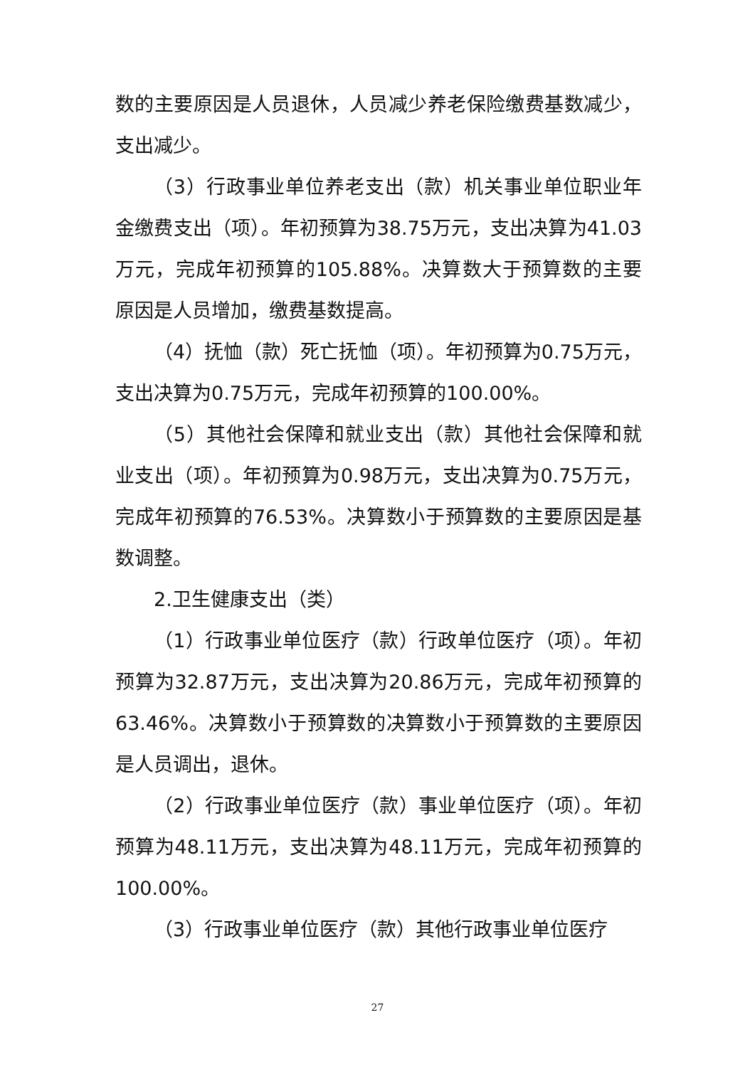数的主要原因是人员退休，人员减少养老保险缴费基数减少，支出减少。
（3）行政事业单位养老支出（款）机关事业单位职业年金缴费支出（项）。年初预算为38.75万元，支出决算为41.03万元，完成年初预算的105.88%。决算数大于预算数的主要原因是人员增加，缴费基数提高。
（4）抚恤（款）死亡抚恤（项）。年初预算为0.75万元，支出决算为0.75万元，完成年初预算的100.00%。
（5）其他社会保障和就业支出（款）其他社会保障和就业支出（项）。年初预算为0.98万元，支出决算为0.75万元，完成年初预算的76.53%。决算数小于预算数的主要原因是基数调整。
2.卫生健康支出（类）
（1）行政事业单位医疗（款）行政单位医疗（项）。年初预算为32.87万元，支出决算为20.86万元，完成年初预算的63.46%。决算数小于预算数的决算数小于预算数的主要原因是人员调出，退休。
（2）行政事业单位医疗（款）事业单位医疗（项）。年初预算为48.11万元，支出决算为48.11万元，完成年初预算的100.00%。
（3）行政事业单位医疗（款）其他行政事业单位医疗
27